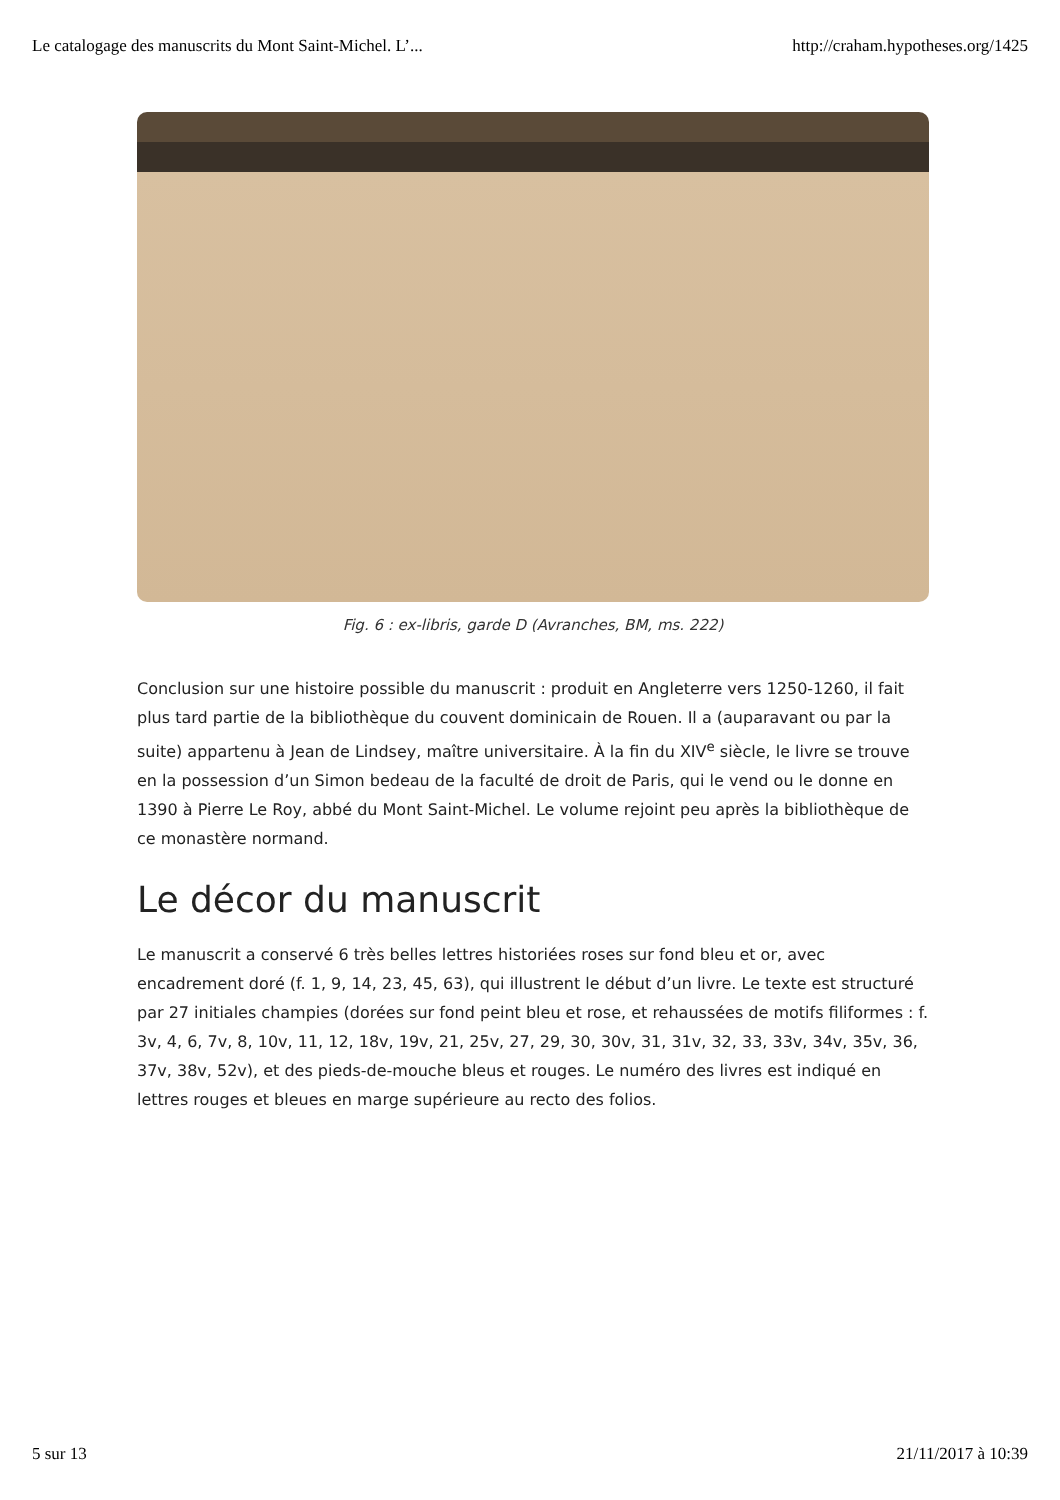Le catalogage des manuscrits du Mont Saint-Michel. L’... http://craham.hypotheses.org/1425
Fig. 6 : ex-libris, garde D (Avranches, BM, ms. 222)
Conclusion sur une histoire possible du manuscrit : produit en Angleterre vers 1250-1260, il fait plus tard partie de la bibliothèque du couvent dominicain de Rouen. Il a (auparavant ou par la suite) appartenu à Jean de Lindsey, maître universitaire. À la fin du XIV<sup>e</sup> siècle, le livre se trouve en la possession d’un Simon bedeau de la faculté de droit de Paris, qui le vend ou le donne en 1390 à Pierre Le Roy, abbé du Mont Saint-Michel. Le volume rejoint peu après la bibliothèque de ce monastère normand.
Le décor du manuscrit
Le manuscrit a conservé 6 très belles lettres historiées roses sur fond bleu et or, avec encadrement doré (f. 1, 9, 14, 23, 45, 63), qui illustrent le début d’un livre. Le texte est structuré par 27 initiales champies (dorées sur fond peint bleu et rose, et rehaussées de motifs filiformes : f. 3v, 4, 6, 7v, 8, 10v, 11, 12, 18v, 19v, 21, 25v, 27, 29, 30, 30v, 31, 31v, 32, 33, 33v, 34v, 35v, 36, 37v, 38v, 52v), et des pieds-de-mouche bleus et rouges. Le numéro des livres est indiqué en lettres rouges et bleues en marge supérieure au recto des folios.
5 sur 13 21/11/2017 à 10:39